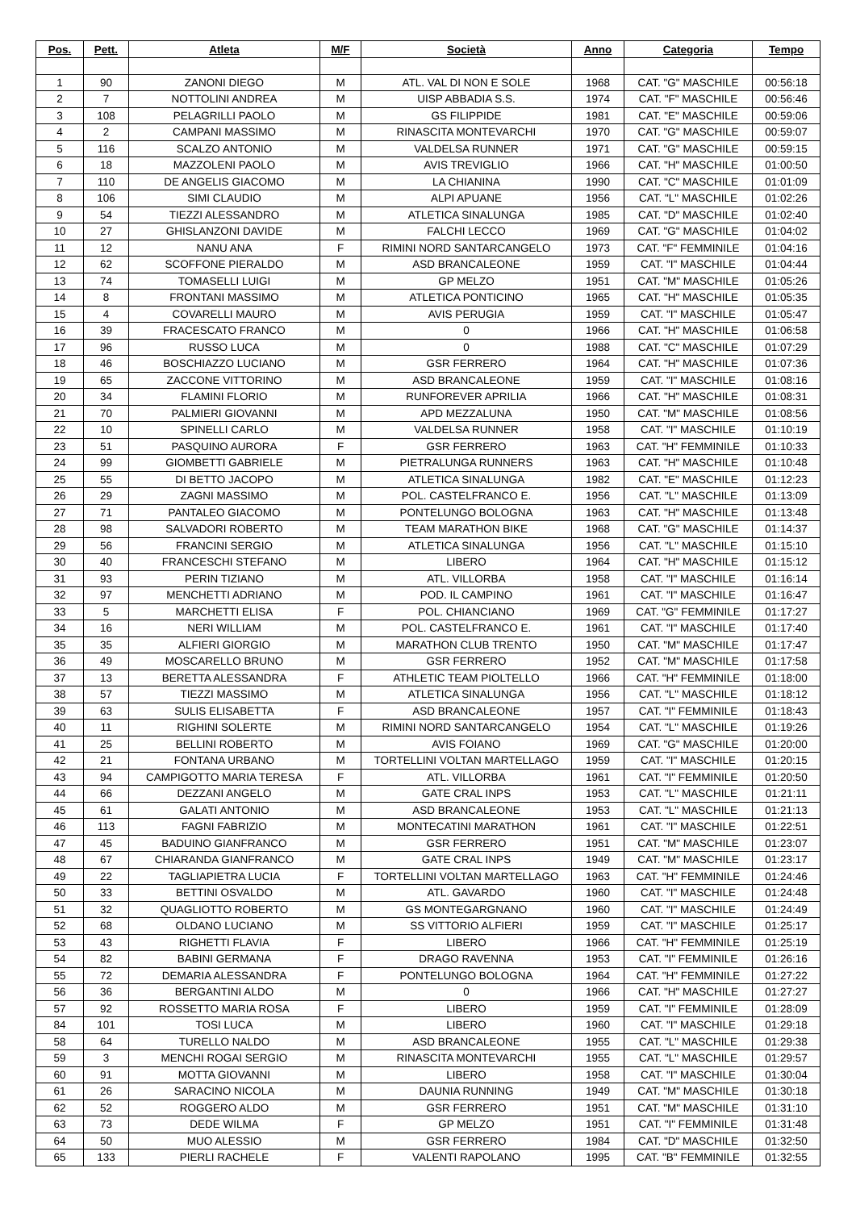| Pos. | Pett. | Atleta | M/F | Società | Anno | Categoria | Tempo |
| --- | --- | --- | --- | --- | --- | --- | --- |
| 1 | 90 | ZANONI DIEGO | M | ATL. VAL DI NON E SOLE | 1968 | CAT. "G" MASCHILE | 00:56:18 |
| 2 | 7 | NOTTOLINI ANDREA | M | UISP ABBADIA S.S. | 1974 | CAT. "F" MASCHILE | 00:56:46 |
| 3 | 108 | PELAGRILLI PAOLO | M | GS FILIPPIDE | 1981 | CAT. "E" MASCHILE | 00:59:06 |
| 4 | 2 | CAMPANI MASSIMO | M | RINASCITA MONTEVARCHI | 1970 | CAT. "G" MASCHILE | 00:59:07 |
| 5 | 116 | SCALZO ANTONIO | M | VALDELSA RUNNER | 1971 | CAT. "G" MASCHILE | 00:59:15 |
| 6 | 18 | MAZZOLENI PAOLO | M | AVIS TREVIGLIO | 1966 | CAT. "H" MASCHILE | 01:00:50 |
| 7 | 110 | DE ANGELIS GIACOMO | M | LA CHIANINA | 1990 | CAT. "C" MASCHILE | 01:01:09 |
| 8 | 106 | SIMI CLAUDIO | M | ALPI APUANE | 1956 | CAT. "L" MASCHILE | 01:02:26 |
| 9 | 54 | TIEZZI ALESSANDRO | M | ATLETICA SINALUNGA | 1985 | CAT. "D" MASCHILE | 01:02:40 |
| 10 | 27 | GHISLANZONI DAVIDE | M | FALCHI LECCO | 1969 | CAT. "G" MASCHILE | 01:04:02 |
| 11 | 12 | NANU ANA | F | RIMINI NORD SANTARCANGELO | 1973 | CAT. "F" FEMMINILE | 01:04:16 |
| 12 | 62 | SCOFFONE PIERALDO | M | ASD BRANCALEONE | 1959 | CAT. "I" MASCHILE | 01:04:44 |
| 13 | 74 | TOMASELLI LUIGI | M | GP MELZO | 1951 | CAT. "M" MASCHILE | 01:05:26 |
| 14 | 8 | FRONTANI MASSIMO | M | ATLETICA PONTICINO | 1965 | CAT. "H" MASCHILE | 01:05:35 |
| 15 | 4 | COVARELLI MAURO | M | AVIS PERUGIA | 1959 | CAT. "I" MASCHILE | 01:05:47 |
| 16 | 39 | FRACESCATO FRANCO | M | 0 | 1966 | CAT. "H" MASCHILE | 01:06:58 |
| 17 | 96 | RUSSO LUCA | M | 0 | 1988 | CAT. "C" MASCHILE | 01:07:29 |
| 18 | 46 | BOSCHIAZZO LUCIANO | M | GSR FERRERO | 1964 | CAT. "H" MASCHILE | 01:07:36 |
| 19 | 65 | ZACCONE VITTORINO | M | ASD BRANCALEONE | 1959 | CAT. "I" MASCHILE | 01:08:16 |
| 20 | 34 | FLAMINI FLORIO | M | RUNFOREVER APRILIA | 1966 | CAT. "H" MASCHILE | 01:08:31 |
| 21 | 70 | PALMIERI GIOVANNI | M | APD MEZZALUNA | 1950 | CAT. "M" MASCHILE | 01:08:56 |
| 22 | 10 | SPINELLI CARLO | M | VALDELSA RUNNER | 1958 | CAT. "I" MASCHILE | 01:10:19 |
| 23 | 51 | PASQUINO AURORA | F | GSR FERRERO | 1963 | CAT. "H" FEMMINILE | 01:10:33 |
| 24 | 99 | GIOMBETTI GABRIELE | M | PIETRALUNGA RUNNERS | 1963 | CAT. "H" MASCHILE | 01:10:48 |
| 25 | 55 | DI BETTO JACOPO | M | ATLETICA SINALUNGA | 1982 | CAT. "E" MASCHILE | 01:12:23 |
| 26 | 29 | ZAGNI MASSIMO | M | POL. CASTELFRANCO E. | 1956 | CAT. "L" MASCHILE | 01:13:09 |
| 27 | 71 | PANTALEO GIACOMO | M | PONTELUNGO BOLOGNA | 1963 | CAT. "H" MASCHILE | 01:13:48 |
| 28 | 98 | SALVADORI ROBERTO | M | TEAM MARATHON BIKE | 1968 | CAT. "G" MASCHILE | 01:14:37 |
| 29 | 56 | FRANCINI SERGIO | M | ATLETICA SINALUNGA | 1956 | CAT. "L" MASCHILE | 01:15:10 |
| 30 | 40 | FRANCESCHI STEFANO | M | LIBERO | 1964 | CAT. "H" MASCHILE | 01:15:12 |
| 31 | 93 | PERIN TIZIANO | M | ATL. VILLORBA | 1958 | CAT. "I" MASCHILE | 01:16:14 |
| 32 | 97 | MENCHETTI ADRIANO | M | POD. IL CAMPINO | 1961 | CAT. "I" MASCHILE | 01:16:47 |
| 33 | 5 | MARCHETTI ELISA | F | POL. CHIANCIANO | 1969 | CAT. "G" FEMMINILE | 01:17:27 |
| 34 | 16 | NERI WILLIAM | M | POL. CASTELFRANCO E. | 1961 | CAT. "I" MASCHILE | 01:17:40 |
| 35 | 35 | ALFIERI GIORGIO | M | MARATHON CLUB TRENTO | 1950 | CAT. "M" MASCHILE | 01:17:47 |
| 36 | 49 | MOSCARELLO BRUNO | M | GSR FERRERO | 1952 | CAT. "M" MASCHILE | 01:17:58 |
| 37 | 13 | BERETTA ALESSANDRA | F | ATHLETIC TEAM PIOLTELLO | 1966 | CAT. "H" FEMMINILE | 01:18:00 |
| 38 | 57 | TIEZZI MASSIMO | M | ATLETICA SINALUNGA | 1956 | CAT. "L" MASCHILE | 01:18:12 |
| 39 | 63 | SULIS ELISABETTA | F | ASD BRANCALEONE | 1957 | CAT. "I" FEMMINILE | 01:18:43 |
| 40 | 11 | RIGHINI SOLERTE | M | RIMINI NORD SANTARCANGELO | 1954 | CAT. "L" MASCHILE | 01:19:26 |
| 41 | 25 | BELLINI ROBERTO | M | AVIS FOIANO | 1969 | CAT. "G" MASCHILE | 01:20:00 |
| 42 | 21 | FONTANA URBANO | M | TORTELLINI VOLTAN MARTELLAGO | 1959 | CAT. "I" MASCHILE | 01:20:15 |
| 43 | 94 | CAMPIGOTTO MARIA TERESA | F | ATL. VILLORBA | 1961 | CAT. "I" FEMMINILE | 01:20:50 |
| 44 | 66 | DEZZANI ANGELO | M | GATE CRAL INPS | 1953 | CAT. "L" MASCHILE | 01:21:11 |
| 45 | 61 | GALATI ANTONIO | M | ASD BRANCALEONE | 1953 | CAT. "L" MASCHILE | 01:21:13 |
| 46 | 113 | FAGNI FABRIZIO | M | MONTECATINI MARATHON | 1961 | CAT. "I" MASCHILE | 01:22:51 |
| 47 | 45 | BADUINO GIANFRANCO | M | GSR FERRERO | 1951 | CAT. "M" MASCHILE | 01:23:07 |
| 48 | 67 | CHIARANDA GIANFRANCO | M | GATE CRAL INPS | 1949 | CAT. "M" MASCHILE | 01:23:17 |
| 49 | 22 | TAGLIAPIETRA LUCIA | F | TORTELLINI VOLTAN MARTELLAGO | 1963 | CAT. "H" FEMMINILE | 01:24:46 |
| 50 | 33 | BETTINI OSVALDO | M | ATL. GAVARDO | 1960 | CAT. "I" MASCHILE | 01:24:48 |
| 51 | 32 | QUAGLIOTTO ROBERTO | M | GS MONTEGARGNANO | 1960 | CAT. "I" MASCHILE | 01:24:49 |
| 52 | 68 | OLDANO LUCIANO | M | SS VITTORIO ALFIERI | 1959 | CAT. "I" MASCHILE | 01:25:17 |
| 53 | 43 | RIGHETTI FLAVIA | F | LIBERO | 1966 | CAT. "H" FEMMINILE | 01:25:19 |
| 54 | 82 | BABINI GERMANA | F | DRAGO RAVENNA | 1953 | CAT. "I" FEMMINILE | 01:26:16 |
| 55 | 72 | DEMARIA ALESSANDRA | F | PONTELUNGO BOLOGNA | 1964 | CAT. "H" FEMMINILE | 01:27:22 |
| 56 | 36 | BERGANTINI ALDO | M | 0 | 1966 | CAT. "H" MASCHILE | 01:27:27 |
| 57 | 92 | ROSSETTO MARIA ROSA | F | LIBERO | 1959 | CAT. "I" FEMMINILE | 01:28:09 |
| 84 | 101 | TOSI LUCA | M | LIBERO | 1960 | CAT. "I" MASCHILE | 01:29:18 |
| 58 | 64 | TURELLO NALDO | M | ASD BRANCALEONE | 1955 | CAT. "L" MASCHILE | 01:29:38 |
| 59 | 3 | MENCHI ROGAI SERGIO | M | RINASCITA MONTEVARCHI | 1955 | CAT. "L" MASCHILE | 01:29:57 |
| 60 | 91 | MOTTA GIOVANNI | M | LIBERO | 1958 | CAT. "I" MASCHILE | 01:30:04 |
| 61 | 26 | SARACINO NICOLA | M | DAUNIA RUNNING | 1949 | CAT. "M" MASCHILE | 01:30:18 |
| 62 | 52 | ROGGERO ALDO | M | GSR FERRERO | 1951 | CAT. "M" MASCHILE | 01:31:10 |
| 63 | 73 | DEDE WILMA | F | GP MELZO | 1951 | CAT. "I" FEMMINILE | 01:31:48 |
| 64 | 50 | MUO ALESSIO | M | GSR FERRERO | 1984 | CAT. "D" MASCHILE | 01:32:50 |
| 65 | 133 | PIERLI RACHELE | F | VALENTI RAPOLANO | 1995 | CAT. "B" FEMMINILE | 01:32:55 |